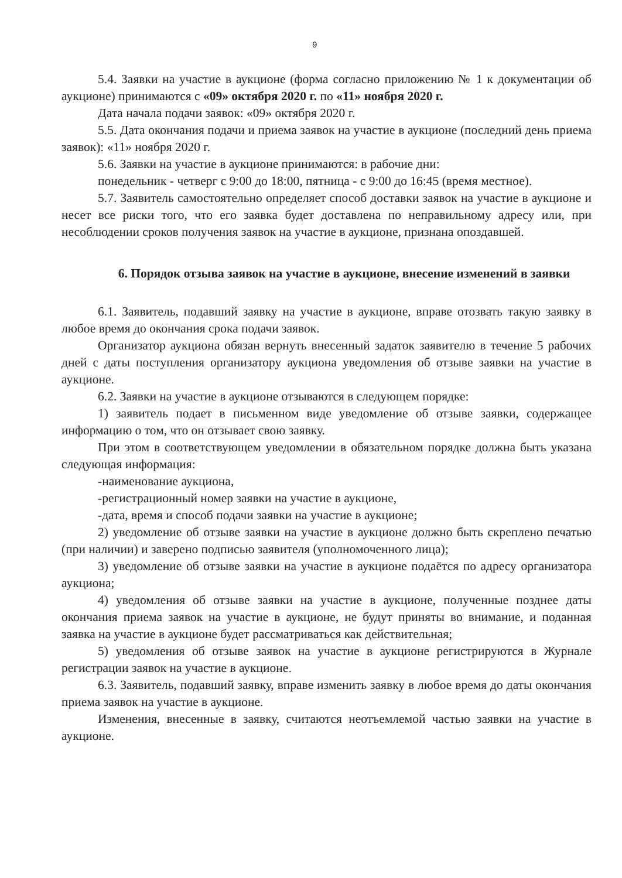9
5.4. Заявки на участие в аукционе (форма согласно приложению № 1 к документации об аукционе) принимаются с «09» октября 2020 г. по «11» ноября 2020 г.
Дата начала подачи заявок: «09» октября 2020 г.
5.5. Дата окончания подачи и приема заявок на участие в аукционе (последний день приема заявок): «11» ноября 2020 г.
5.6. Заявки на участие в аукционе принимаются: в рабочие дни:
понедельник - четверг с 9:00 до 18:00, пятница - с 9:00 до 16:45 (время местное).
5.7. Заявитель самостоятельно определяет способ доставки заявок на участие в аукционе и несет все риски того, что его заявка будет доставлена по неправильному адресу или, при несоблюдении сроков получения заявок на участие в аукционе, признана опоздавшей.
6. Порядок отзыва заявок на участие в аукционе, внесение изменений в заявки
6.1. Заявитель, подавший заявку на участие в аукционе, вправе отозвать такую заявку в любое время до окончания срока подачи заявок.
Организатор аукциона обязан вернуть внесенный задаток заявителю в течение 5 рабочих дней с даты поступления организатору аукциона уведомления об отзыве заявки на участие в аукционе.
6.2. Заявки на участие в аукционе отзываются в следующем порядке:
1) заявитель подает в письменном виде уведомление об отзыве заявки, содержащее информацию о том, что он отзывает свою заявку.
При этом в соответствующем уведомлении в обязательном порядке должна быть указана следующая информация:
-наименование аукциона,
-регистрационный номер заявки на участие в аукционе,
-дата, время и способ подачи заявки на участие в аукционе;
2) уведомление об отзыве заявки на участие в аукционе должно быть скреплено печатью (при наличии) и заверено подписью заявителя (уполномоченного лица);
3) уведомление об отзыве заявки на участие в аукционе подаётся по адресу организатора аукциона;
4) уведомления об отзыве заявки на участие в аукционе, полученные позднее даты окончания приема заявок на участие в аукционе, не будут приняты во внимание, и поданная заявка на участие в аукционе будет рассматриваться как действительная;
5) уведомления об отзыве заявок на участие в аукционе регистрируются в Журнале регистрации заявок на участие в аукционе.
6.3. Заявитель, подавший заявку, вправе изменить заявку в любое время до даты окончания приема заявок на участие в аукционе.
Изменения, внесенные в заявку, считаются неотъемлемой частью заявки на участие в аукционе.